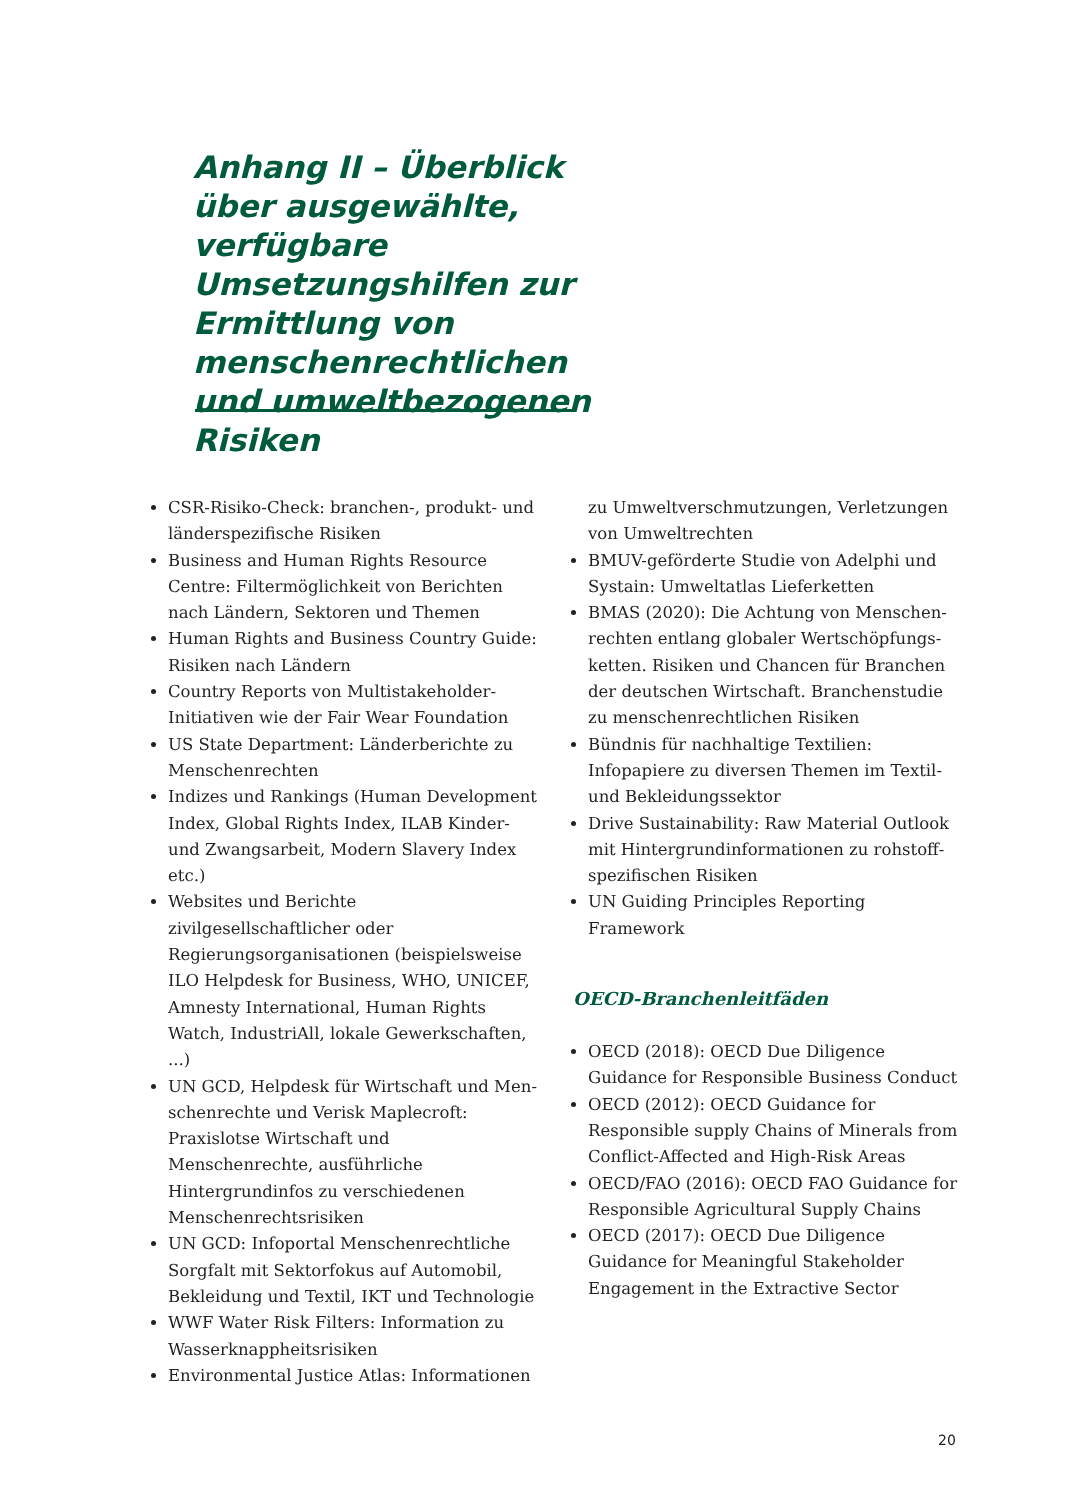Anhang II – Überblick über ausgewählte, verfügbare Umsetzungs­hilfen zur Ermittlung von menschenrechtlichen und umweltbezogenen Risiken
CSR-Risiko-Check: branchen-, produkt- und länderspezifische Risiken
Business and Human Rights Resource Centre: Filtermöglichkeit von Berichten nach Ländern, Sektoren und Themen
Human Rights and Business Country Guide: Risiken nach Ländern
Country Reports von Multistakeholder-Initiativen wie der Fair Wear Foundation
US State Department: Länderberichte zu Menschenrechten
Indizes und Rankings (Human Development Index, Global Rights Index, ILAB Kinder- und Zwangsarbeit, Modern Slavery Index etc.)
Websites und Berichte zivilgesellschaftlicher oder Regierungsorganisationen (beispielswei­se ILO Helpdesk for Business, WHO, UNICEF, Amnesty International, Human Rights Watch, IndustriAll, lokale Gewerkschaften, ...)
UN GCD, Helpdesk für Wirtschaft und Men­schenrechte und Verisk Maplecroft: Praxislotse Wirtschaft und Menschenrechte, ausführliche Hintergrundinfos zu verschiedenen Menschen­rechtsrisiken
UN GCD: Infoportal Menschenrechtliche Sorgfalt mit Sektorfokus auf Automobil, Bekleidung und Textil, IKT und Technologie
WWF Water Risk Filters: Information zu Wasserknappheitsrisiken
Environmental Justice Atlas: Informationen
zu Umweltverschmutzungen, Verletzungen von Umweltrechten
BMUV-geförderte Studie von Adelphi und Systain: Umweltatlas Lieferketten
BMAS (2020): Die Achtung von Menschen­rechten entlang globaler Wertschöpfungs­ketten. Risiken und Chancen für Branchen der deutschen Wirtschaft. Branchenstudie zu menschenrechtlichen Risiken
Bündnis für nachhaltige Textilien: Infopapiere zu diversen Themen im Textil- und Beklei­dungssektor
Drive Sustainability: Raw Material Outlook mit Hintergrundinformationen zu rohstoff­spezifischen Risiken
UN Guiding Principles Reporting Framework
OECD-Branchenleitfäden
OECD (2018): OECD Due Diligence Guidance for Responsible Business Conduct
OECD (2012): OECD Guidance for Responsible supply Chains of Minerals from Conflict-Affected and High-Risk Areas
OECD/FAO (2016): OECD FAO Guidance for Responsible Agricultural Supply Chains
OECD (2017): OECD Due Diligence Guidance for Meaningful Stakeholder Engagement in the Extractive Sector
20